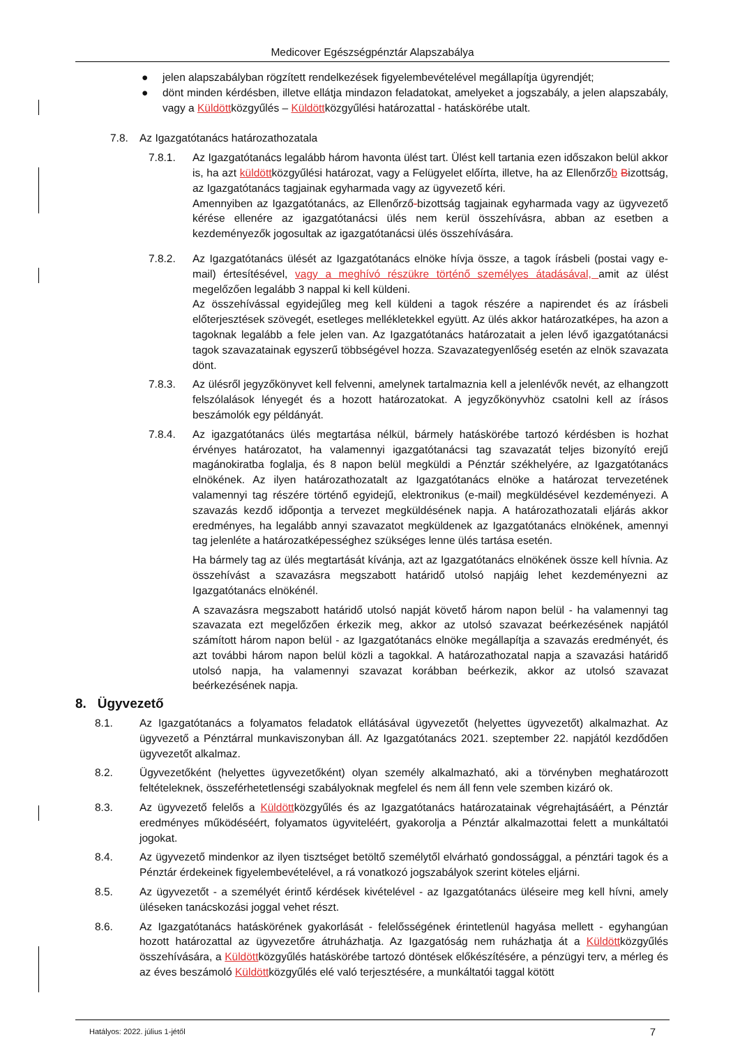Medicover Egészségpénztár Alapszabálya
● jelen alapszabályban rögzített rendelkezések figyelembevételével megállapítja ügyrendjét;
● dönt minden kérdésben, illetve ellátja mindazon feladatokat, amelyeket a jogszabály, a jelen alapszabály, vagy a Küldöttközgyűlés – Küldöttközgyűlési határozattal - hatáskörébe utalt.
7.8. Az Igazgatótanács határozathozatala
7.8.1. Az Igazgatótanács legalább három havonta ülést tart. Ülést kell tartania ezen időszakon belül akkor is, ha azt küldöttközgyűlési határozat, vagy a Felügyelet előírta, illetve, ha az Ellenőrzőb Bizottság, az Igazgatótanács tagjainak egyharmada vagy az ügyvezető kéri.
Amennyiben az Igazgatótanács, az Ellenőrző-bizottság tagjainak egyharmada vagy az ügyvezető kérése ellenére az igazgatótanácsi ülés nem kerül összehívásra, abban az esetben a kezdeményezők jogosultak az igazgatótanácsi ülés összehívására.
7.8.2. Az Igazgatótanács ülését az Igazgatótanács elnöke hívja össze, a tagok írásbeli (postai vagy e-mail) értesítésével, vagy a meghívó részükre történő személyes átadásával, amit az ülést megelőzően legalább 3 nappal ki kell küldeni.
Az összehívással egyidejűleg meg kell küldeni a tagok részére a napirendet és az írásbeli előterjesztések szövegét, esetleges mellékletekkel együtt. Az ülés akkor határozatképes, ha azon a tagoknak legalább a fele jelen van. Az Igazgatótanács határozatait a jelen lévő igazgatótanácsi tagok szavazatainak egyszerű többségével hozza. Szavazategyenlőség esetén az elnök szavazata dönt.
7.8.3. Az ülésről jegyzőkönyvet kell felvenni, amelynek tartalmaznia kell a jelenlévők nevét, az elhangzott felszólalások lényegét és a hozott határozatokat. A jegyzőkönyvhöz csatolni kell az írásos beszámolók egy példányát.
7.8.4. Az igazgatótanács ülés megtartása nélkül, bármely hatáskörébe tartozó kérdésben is hozhat érvényes határozatot, ha valamennyi igazgatótanácsi tag szavazatát teljes bizonyító erejű magánokiratba foglalja, és 8 napon belül megküldi a Pénztár székhelyére, az Igazgatótanács elnökének. Az ilyen határozathozatalt az Igazgatótanács elnöke a határozat tervezetének valamennyi tag részére történő egyidejű, elektronikus (e-mail) megküldésével kezdeményezi. A szavazás kezdő időpontja a tervezet megküldésének napja. A határozathozatali eljárás akkor eredményes, ha legalább annyi szavazatot megküldenek az Igazgatótanács elnökének, amennyi tag jelenléte a határozatképességhez szükséges lenne ülés tartása esetén.
Ha bármely tag az ülés megtartását kívánja, azt az Igazgatótanács elnökének össze kell hívnia. Az összehívást a szavazásra megszabott határidő utolsó napjáig lehet kezdeményezni az Igazgatótanács elnökénél.
A szavazásra megszabott határidő utolsó napját követő három napon belül - ha valamennyi tag szavazata ezt megelőzően érkezik meg, akkor az utolsó szavazat beérkezésének napjától számított három napon belül - az Igazgatótanács elnöke megállapítja a szavazás eredményét, és azt további három napon belül közli a tagokkal. A határozathozatal napja a szavazási határidő utolsó napja, ha valamennyi szavazat korábban beérkezik, akkor az utolsó szavazat beérkezésének napja.
8. Ügyvezető
8.1. Az Igazgatótanács a folyamatos feladatok ellátásával ügyvezetőt (helyettes ügyvezetőt) alkalmazhat. Az ügyvezető a Pénztárral munkaviszonyban áll. Az Igazgatótanács 2021. szeptember 22. napjától kezdődően ügyvezetőt alkalmaz.
8.2. Ügyvezetőként (helyettes ügyvezetőként) olyan személy alkalmazható, aki a törvényben meghatározott feltételeknek, összeférhetetlenségi szabályoknak megfelel és nem áll fenn vele szemben kizáró ok.
8.3. Az ügyvezető felelős a Küldöttközgyűlés és az Igazgatótanács határozatainak végrehajtásáért, a Pénztár eredményes működéséért, folyamatos ügyviteléért, gyakorolja a Pénztár alkalmazottai felett a munkáltatói jogokat.
8.4. Az ügyvezető mindenkor az ilyen tisztséget betöltő személytől elvárható gondossággal, a pénztári tagok és a Pénztár érdekeinek figyelembevételével, a rá vonatkozó jogszabályok szerint köteles eljárni.
8.5. Az ügyvezetőt - a személyét érintő kérdések kivételével - az Igazgatótanács üléseire meg kell hívni, amely üléseken tanácskozási joggal vehet részt.
8.6. Az Igazgatótanács hatáskörének gyakorlását - felelősségének érintetlenül hagyása mellett - egyhangúan hozott határozattal az ügyvezetőre átruházhatja. Az Igazgatóság nem ruházhatja át a Küldöttközgyűlés összehívására, a Küldöttközgyűlés hatáskörébe tartozó döntések előkészítésére, a pénzügyi terv, a mérleg és az éves beszámoló Küldöttközgyűlés elé való terjesztésére, a munkáltatói taggal kötött
Hatályos: 2022. július 1-jétől 7